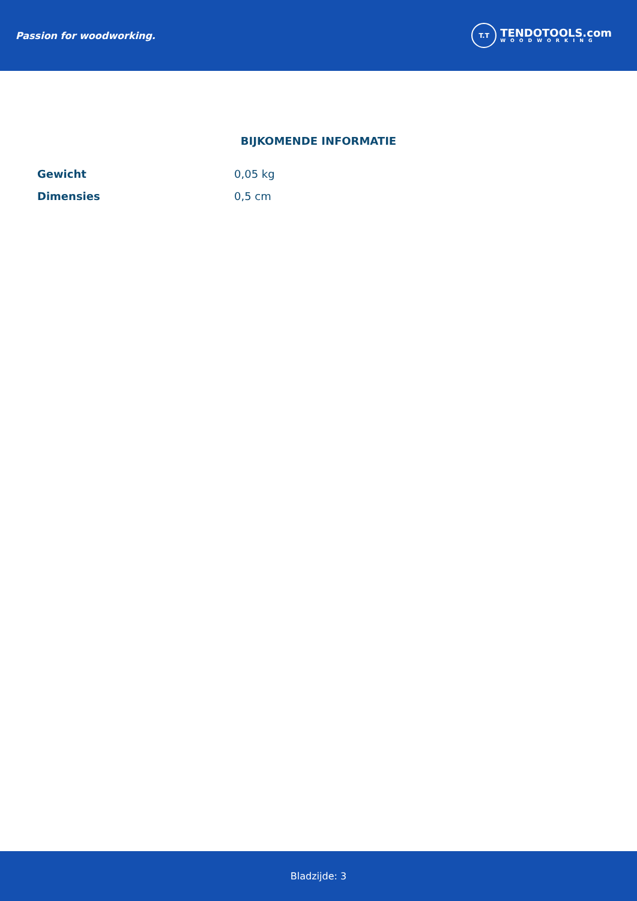Passion for woodworking.
T.T
TENDOTOOLS.com
WOODWORKING
BIJKOMENDE INFORMATIE
| Gewicht | 0,05 kg |
| Dimensies | 0,5 cm |
Bladzijde: 3